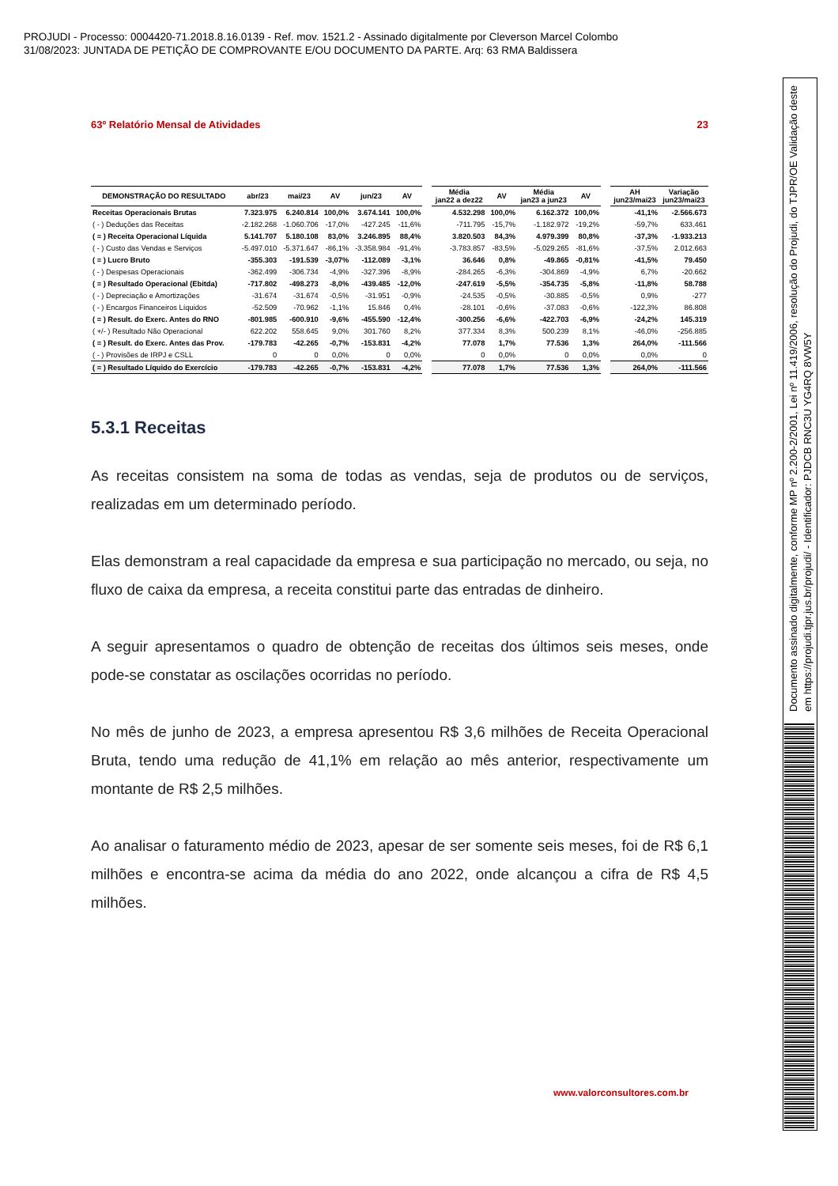PROJUDI - Processo: 0004420-71.2018.8.16.0139 - Ref. mov. 1521.2 - Assinado digitalmente por Cleverson Marcel Colombo
31/08/2023: JUNTADA DE PETIÇÃO DE COMPROVANTE E/OU DOCUMENTO DA PARTE. Arq: 63 RMA Baldissera
Documento assinado digitalmente, conforme MP nº 2.200-2/2001, Lei nº 11.419/2006, resolução do Projudi, do TJPR/OE Validação deste em https://projudi.tjpr.jus.br/projudi/ - Identificador: PJDCB RNC3U YG4RQ 8VW5Y
63º Relatório Mensal de Atividades 23
| DEMONSTRAÇÃO DO RESULTADO | abr/23 | mai/23 | AV | jun/23 | AV | | Média jan22 a dez22 | AV | Média jan23 a jun23 | AV | | AH jun23/mai23 | Variação jun23/mai23 |
| --- | --- | --- | --- | --- | --- | --- | --- | --- | --- | --- | --- | --- | --- |
| Receitas Operacionais Brutas | 7.323.975 | 6.240.814 | 100,0% | 3.674.141 | 100,0% | | 4.532.298 | 100,0% | 6.162.372 | 100,0% | | -41,1% | -2.566.673 |
| ( - ) Deduções das Receitas | -2.182.268 | -1.060.706 | -17,0% | -427.245 | -11,6% | | -711.795 | -15,7% | -1.182.972 | -19,2% | | -59,7% | 633.461 |
| ( = ) Receita Operacional Líquida | 5.141.707 | 5.180.108 | 83,0% | 3.246.895 | 88,4% | | 3.820.503 | 84,3% | 4.979.399 | 80,8% | | -37,3% | -1.933.213 |
| ( - ) Custo das Vendas e Serviços | -5.497.010 | -5.371.647 | -86,1% | -3.358.984 | -91,4% | | -3.783.857 | -83,5% | -5.029.265 | -81,6% | | -37,5% | 2.012.663 |
| ( = ) Lucro Bruto | -355.303 | -191.539 | -3,07% | -112.089 | -3,1% | | 36.646 | 0,8% | -49.865 | -0,81% | | -41,5% | 79.450 |
| ( - ) Despesas Operacionais | -362.499 | -306.734 | -4,9% | -327.396 | -8,9% | | -284.265 | -6,3% | -304.869 | -4,9% | | 6,7% | -20.662 |
| ( = ) Resultado Operacional (Ebitda) | -717.802 | -498.273 | -8,0% | -439.485 | -12,0% | | -247.619 | -5,5% | -354.735 | -5,8% | | -11,8% | 58.788 |
| ( - ) Depreciação e Amortizações | -31.674 | -31.674 | -0,5% | -31.951 | -0,9% | | -24.535 | -0,5% | -30.885 | -0,5% | | 0,9% | -277 |
| ( - ) Encargos Financeiros Líquidos | -52.509 | -70.962 | -1,1% | 15.846 | 0,4% | | -28.101 | -0,6% | -37.083 | -0,6% | | -122,3% | 86.808 |
| ( = ) Result. do Exerc. Antes do RNO | -801.985 | -600.910 | -9,6% | -455.590 | -12,4% | | -300.256 | -6,6% | -422.703 | -6,9% | | -24,2% | 145.319 |
| ( +/- ) Resultado Não Operacional | 622.202 | 558.645 | 9,0% | 301.760 | 8,2% | | 377.334 | 8,3% | 500.239 | 8,1% | | -46,0% | -256.885 |
| ( = ) Result. do Exerc. Antes das Prov. | -179.783 | -42.265 | -0,7% | -153.831 | -4,2% | | 77.078 | 1,7% | 77.536 | 1,3% | | 264,0% | -111.566 |
| ( - ) Provisões de IRPJ e CSLL | 0 | 0 | 0,0% | 0 | 0,0% | | 0 | 0,0% | 0 | 0,0% | | 0,0% | 0 |
| ( = ) Resultado Líquido do Exercício | -179.783 | -42.265 | -0,7% | -153.831 | -4,2% | | 77.078 | 1,7% | 77.536 | 1,3% | | 264,0% | -111.566 |
5.3.1 Receitas
As receitas consistem na soma de todas as vendas, seja de produtos ou de serviços, realizadas em um determinado período.
Elas demonstram a real capacidade da empresa e sua participação no mercado, ou seja, no fluxo de caixa da empresa, a receita constitui parte das entradas de dinheiro.
A seguir apresentamos o quadro de obtenção de receitas dos últimos seis meses, onde pode-se constatar as oscilações ocorridas no período.
No mês de junho de 2023, a empresa apresentou R$ 3,6 milhões de Receita Operacional Bruta, tendo uma redução de 41,1% em relação ao mês anterior, respectivamente um montante de R$ 2,5 milhões.
Ao analisar o faturamento médio de 2023, apesar de ser somente seis meses, foi de R$ 6,1 milhões e encontra-se acima da média do ano 2022, onde alcançou a cifra de R$ 4,5 milhões.
www.valorconsultores.com.br